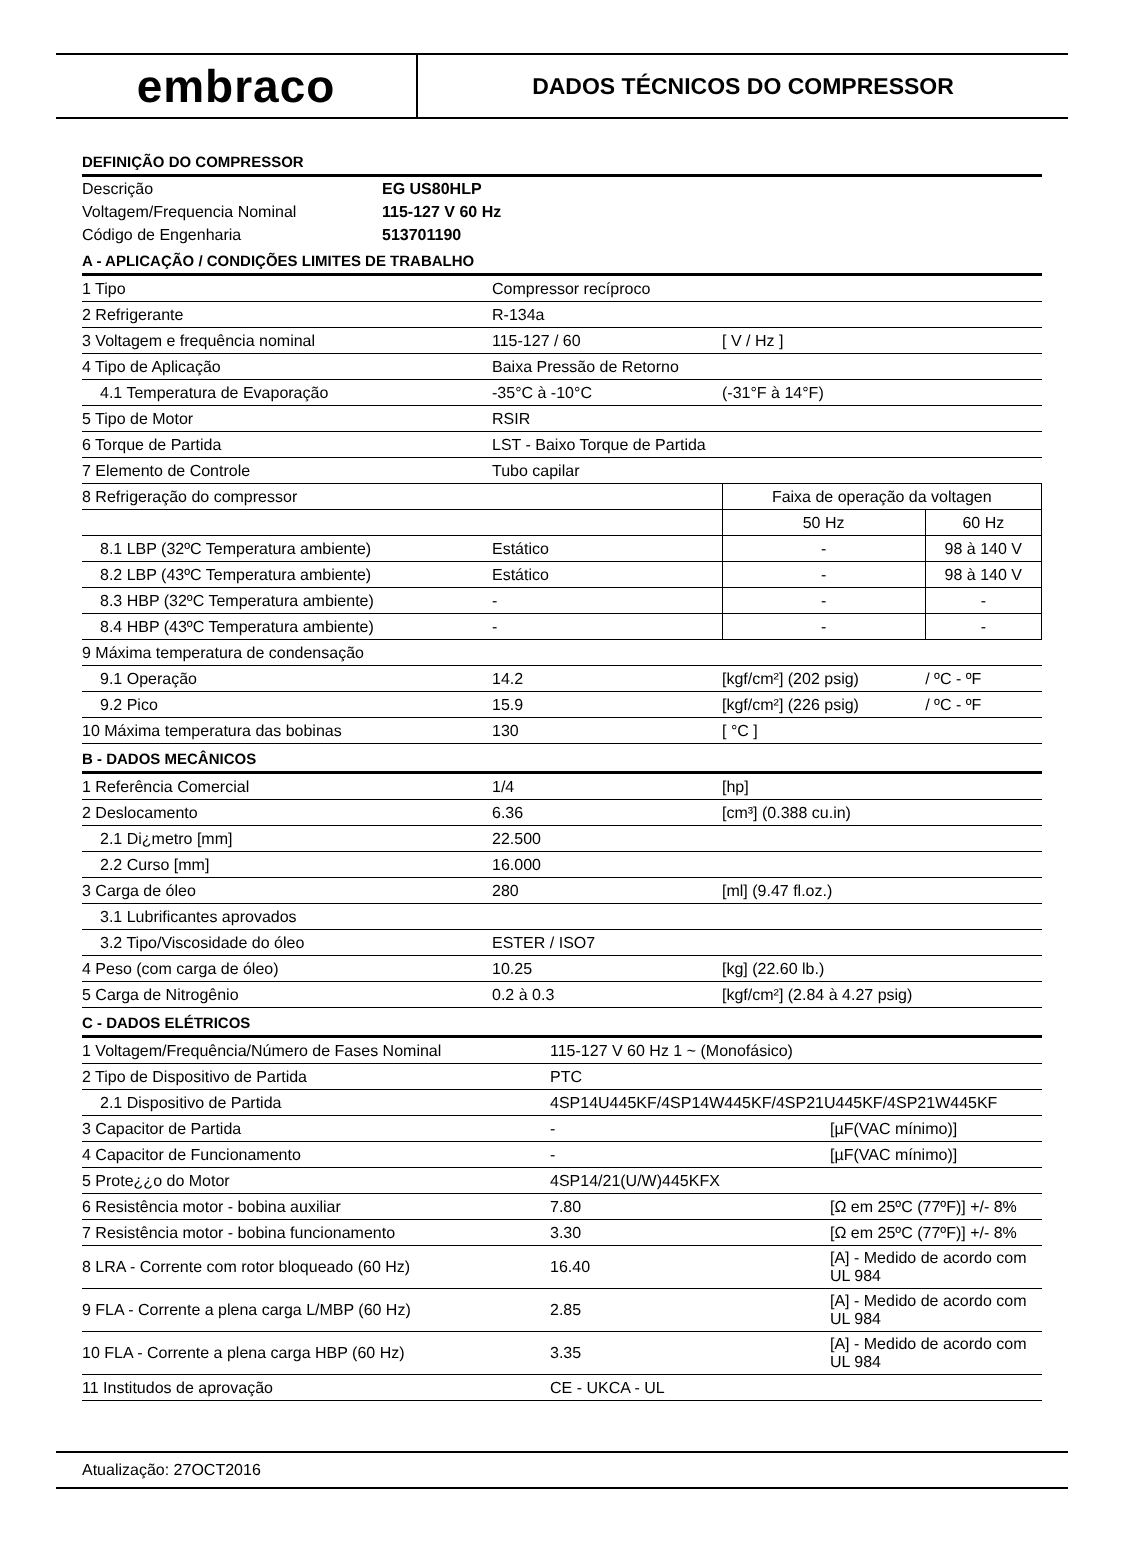embraco
DADOS TÉCNICOS DO COMPRESSOR
DEFINIÇÃO DO COMPRESSOR
| Descrição | EG US80HLP |
| Voltagem/Frequencia Nominal | 115-127 V 60 Hz |
| Código de Engenharia | 513701190 |
A - APLICAÇÃO / CONDIÇÕES LIMITES DE TRABALHO
| 1 Tipo | Compressor recíproco | | |
| 2 Refrigerante | R-134a | | |
| 3 Voltagem e frequência nominal | 115-127 / 60 | [ V / Hz ] | |
| 4 Tipo de Aplicação | Baixa Pressão de Retorno | | |
| 4.1 Temperatura de Evaporação | -35°C à -10°C | (-31°F à 14°F) | |
| 5 Tipo de Motor | RSIR | | |
| 6 Torque de Partida | LST - Baixo Torque de Partida | | |
| 7 Elemento de Controle | Tubo capilar | | |
| 8 Refrigeração do compressor | | Faixa de operação da voltagen | |
| | | 50 Hz | 60 Hz |
| 8.1 LBP (32ºC Temperatura ambiente) | Estático | - | 98 à 140 V |
| 8.2 LBP (43ºC Temperatura ambiente) | Estático | - | 98 à 140 V |
| 8.3 HBP (32ºC Temperatura ambiente) | - | - | - |
| 8.4 HBP (43ºC Temperatura ambiente) | - | - | - |
| 9 Máxima temperatura de condensação | | | |
| 9.1 Operação | 14.2 | [kgf/cm²] (202 psig) | / ºC - ºF |
| 9.2 Pico | 15.9 | [kgf/cm²] (226 psig) | / ºC - ºF |
| 10 Máxima temperatura das bobinas | 130 | [ °C ] | |
B - DADOS MECÂNICOS
| 1 Referência Comercial | 1/4 | [hp] |
| 2 Deslocamento | 6.36 | [cm³] (0.388 cu.in) |
| 2.1 Di¿metro [mm] | 22.500 | |
| 2.2 Curso [mm] | 16.000 | |
| 3 Carga de óleo | 280 | [ml] (9.47 fl.oz.) |
| 3.1 Lubrificantes aprovados | | |
| 3.2 Tipo/Viscosidade do óleo | ESTER / ISO7 | |
| 4 Peso (com carga de óleo) | 10.25 | [kg] (22.60 lb.) |
| 5 Carga de Nitrogênio | 0.2 à 0.3 | [kgf/cm²] (2.84 à 4.27 psig) |
C - DADOS ELÉTRICOS
| 1 Voltagem/Frequência/Número de Fases Nominal | 115-127 V 60 Hz 1 ~ (Monofásico) | |
| 2 Tipo de Dispositivo de Partida | PTC | |
| 2.1 Dispositivo de Partida | 4SP14U445KF/4SP14W445KF/4SP21U445KF/4SP21W445KF | |
| 3 Capacitor de Partida | - | [µF(VAC mínimo)] |
| 4 Capacitor de Funcionamento | - | [µF(VAC mínimo)] |
| 5 Prote¿¿o do Motor | 4SP14/21(U/W)445KFX | |
| 6 Resistência motor - bobina auxiliar | 7.80 | [Ω em 25ºC (77ºF)] +/- 8% |
| 7 Resistência motor - bobina funcionamento | 3.30 | [Ω em 25ºC (77ºF)] +/- 8% |
| 8 LRA - Corrente com rotor bloqueado (60 Hz) | 16.40 | [A] - Medido de acordo com UL 984 |
| 9 FLA - Corrente a plena carga L/MBP (60 Hz) | 2.85 | [A] - Medido de acordo com UL 984 |
| 10 FLA - Corrente a plena carga HBP (60 Hz) | 3.35 | [A] - Medido de acordo com UL 984 |
| 11 Institudos de aprovação | CE - UKCA - UL | |
Atualização: 27OCT2016